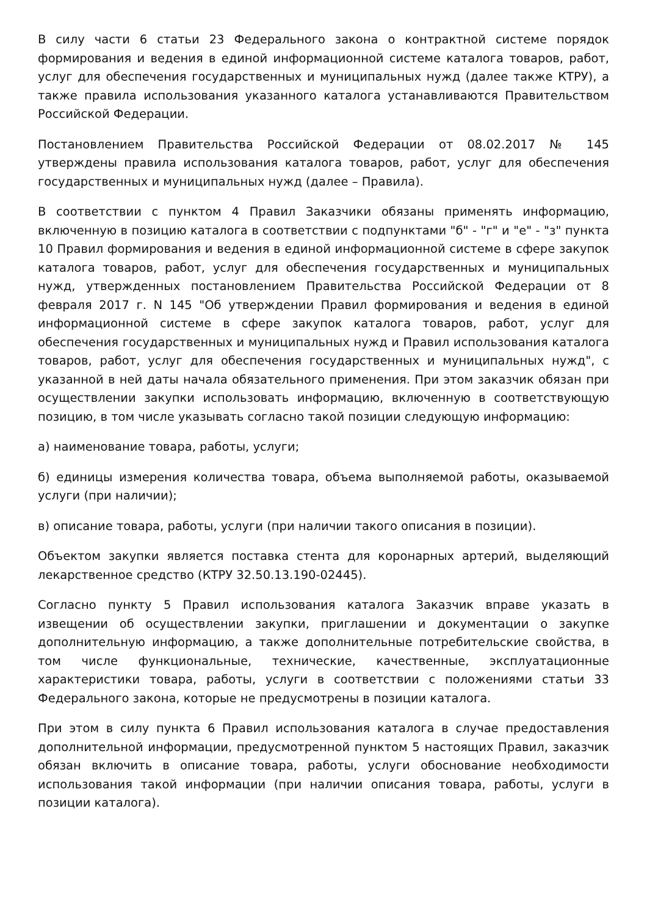В силу части 6 статьи 23 Федерального закона о контрактной системе порядок формирования и ведения в единой информационной системе каталога товаров, работ, услуг для обеспечения государственных и муниципальных нужд (далее также КТРУ), а также правила использования указанного каталога устанавливаются Правительством Российской Федерации.
Постановлением Правительства Российской Федерации от 08.02.2017 № 145 утверждены правила использования каталога товаров, работ, услуг для обеспечения государственных и муниципальных нужд (далее – Правила).
В соответствии с пунктом 4 Правил Заказчики обязаны применять информацию, включенную в позицию каталога в соответствии с подпунктами "б" - "г" и "е" - "з" пункта 10 Правил формирования и ведения в единой информационной системе в сфере закупок каталога товаров, работ, услуг для обеспечения государственных и муниципальных нужд, утвержденных постановлением Правительства Российской Федерации от 8 февраля 2017 г. N 145 "Об утверждении Правил формирования и ведения в единой информационной системе в сфере закупок каталога товаров, работ, услуг для обеспечения государственных и муниципальных нужд и Правил использования каталога товаров, работ, услуг для обеспечения государственных и муниципальных нужд", с указанной в ней даты начала обязательного применения. При этом заказчик обязан при осуществлении закупки использовать информацию, включенную в соответствующую позицию, в том числе указывать согласно такой позиции следующую информацию:
а) наименование товара, работы, услуги;
б) единицы измерения количества товара, объема выполняемой работы, оказываемой услуги (при наличии);
в) описание товара, работы, услуги (при наличии такого описания в позиции).
Объектом закупки является поставка стента для коронарных артерий, выделяющий лекарственное средство (КТРУ 32.50.13.190-02445).
Согласно пункту 5 Правил использования каталога Заказчик вправе указать в извещении об осуществлении закупки, приглашении и документации о закупке дополнительную информацию, а также дополнительные потребительские свойства, в том числе функциональные, технические, качественные, эксплуатационные характеристики товара, работы, услуги в соответствии с положениями статьи 33 Федерального закона, которые не предусмотрены в позиции каталога.
При этом в силу пункта 6 Правил использования каталога в случае предоставления дополнительной информации, предусмотренной пунктом 5 настоящих Правил, заказчик обязан включить в описание товара, работы, услуги обоснование необходимости использования такой информации (при наличии описания товара, работы, услуги в позиции каталога).